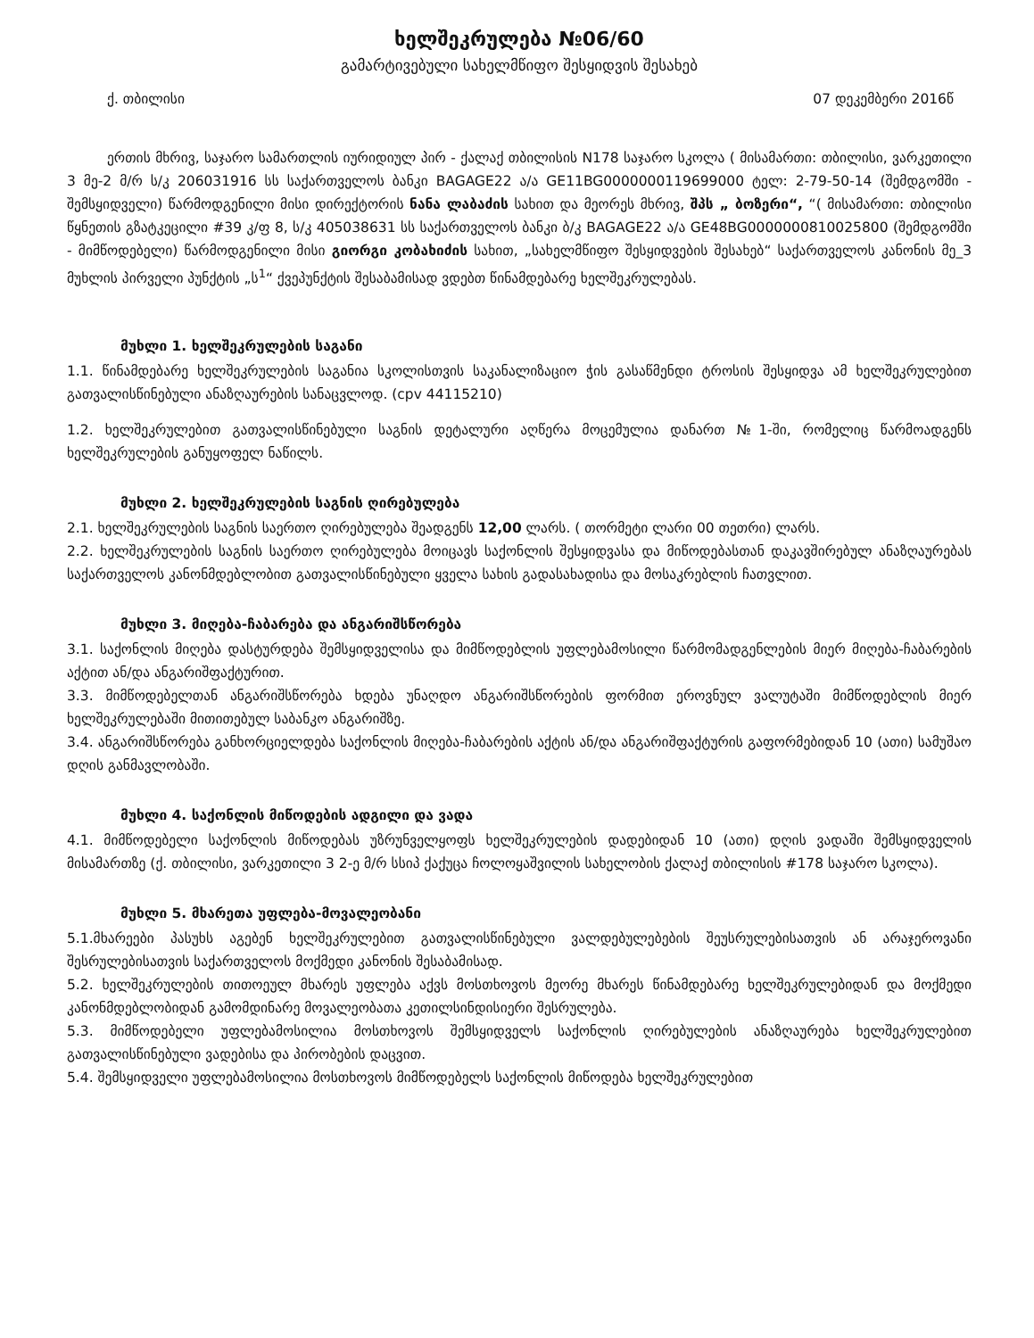ხელშეკრულება №06/60
გამარტივებული სახელმწიფო შესყიდვის შესახებ
ქ. თბილისი 07 დეკემბერი 2016წ
ერთის მხრივ, საჯარო სამართლის იურიდიულ პირ - ქალაქ თბილისის N178 საჯარო სკოლა ( მისამართი: თბილისი, ვარკეთილი 3 მე-2 მ/რ ს/კ 206031916 სს საქართველოს ბანკი BAGAGE22 ა/ა GE11BG0000000119699000 ტელ: 2-79-50-14 (შემდგომში - შემსყიდველი) წარმოდგენილი მისი დირექტორის ნანა ლაბაძის სახით და მეორეს მხრივ, შპს „ ბოზერი“, “( მისამართი: თბილისი წყნეთის გზატკეცილი #39 კ/ფ 8, ს/კ 405038631 სს საქართველოს ბანკი ბ/კ BAGAGE22 ა/ა GE48BG0000000810025800 (შემდგომში - მიმწოდებელი) წარმოდგენილი მისი გიორგი კობახიძის სახით, „სახელმწიფო შესყიდვების შესახებ“ საქართველოს კანონის მე_3 მუხლის პირველი პუნქტის „ს<sup>1</sup>“ ქვეპუნქტის შესაბამისად ვდებთ წინამდებარე ხელშეკრულებას.
მუხლი 1. ხელშეკრულების საგანი
1.1. წინამდებარე ხელშეკრულების საგანია სკოლისთვის საკანალიზაციო ჭის გასაწმენდი ტროსის შესყიდვა ამ ხელშეკრულებით გათვალისწინებული ანაზღაურების სანაცვლოდ. (cpv 44115210)
1.2. ხელშეკრულებით გათვალისწინებული საგნის დეტალური აღწერა მოცემულია დანართ №1-ში, რომელიც წარმოადგენს ხელშეკრულების განუყოფელ ნაწილს.
მუხლი 2. ხელშეკრულების საგნის ღირებულება
2.1. ხელშეკრულების საგნის საერთო ღირებულება შეადგენს 12,00 ლარს. ( თორმეტი ლარი 00 თეთრი) ლარს.
2.2. ხელშეკრულების საგნის საერთო ღირებულება მოიცავს საქონლის შესყიდვასა და მიწოდებასთან დაკავშირებულ ანაზღაურებას საქართველოს კანონმდებლობით გათვალისწინებული ყველა სახის გადასახადისა და მოსაკრებლის ჩათვლით.
მუხლი 3. მიღება-ჩაბარება და ანგარიშსწორება
3.1. საქონლის მიღება დასტურდება შემსყიდველისა და მიმწოდებლის უფლებამოსილი წარმომადგენლების მიერ მიღება-ჩაბარების აქტით ან/და ანგარიშფაქტურით.
3.3. მიმწოდებელთან ანგარიშსწორება ხდება უნაღდო ანგარიშსწორების ფორმით ეროვნულ ვალუტაში მიმწოდებლის მიერ ხელშეკრულებაში მითითებულ საბანკო ანგარიშზე.
3.4. ანგარიშსწორება განხორციელდება საქონლის მიღება-ჩაბარების აქტის ან/და ანგარიშფაქტურის გაფორმებიდან 10 (ათი) სამუშაო დღის განმავლობაში.
მუხლი 4. საქონლის მიწოდების ადგილი და ვადა
4.1. მიმწოდებელი საქონლის მიწოდებას უზრუნველყოფს ხელშეკრულების დადებიდან 10 (ათი) დღის ვადაში შემსყიდველის მისამართზე (ქ. თბილისი, ვარკეთილი 3 2-ე მ/რ სსიპ ქაქუცა ჩოლოყაშვილის სახელობის ქალაქ თბილისის #178 საჯარო სკოლა).
მუხლი 5. მხარეთა უფლება-მოვალეობანი
5.1.მხარეები პასუხს აგებენ ხელშეკრულებით გათვალისწინებული ვალდებულებების შეუსრულებისათვის ან არაჯეროვანი შესრულებისათვის საქართველოს მოქმედი კანონის შესაბამისად.
5.2. ხელშეკრულების თითოეულ მხარეს უფლება აქვს მოსთხოვოს მეორე მხარეს წინამდებარე ხელშეკრულებიდან და მოქმედი კანონმდებლობიდან გამომდინარე მოვალეობათა კეთილსინდისიერი შესრულება.
5.3. მიმწოდებელი უფლებამოსილია მოსთხოვოს შემსყიდველს საქონლის ღირებულების ანაზღაურება ხელშეკრულებით გათვალისწინებული ვადებისა და პირობების დაცვით.
5.4. შემსყიდველი უფლებამოსილია მოსთხოვოს მიმწოდებელს საქონლის მიწოდება ხელშეკრულებით